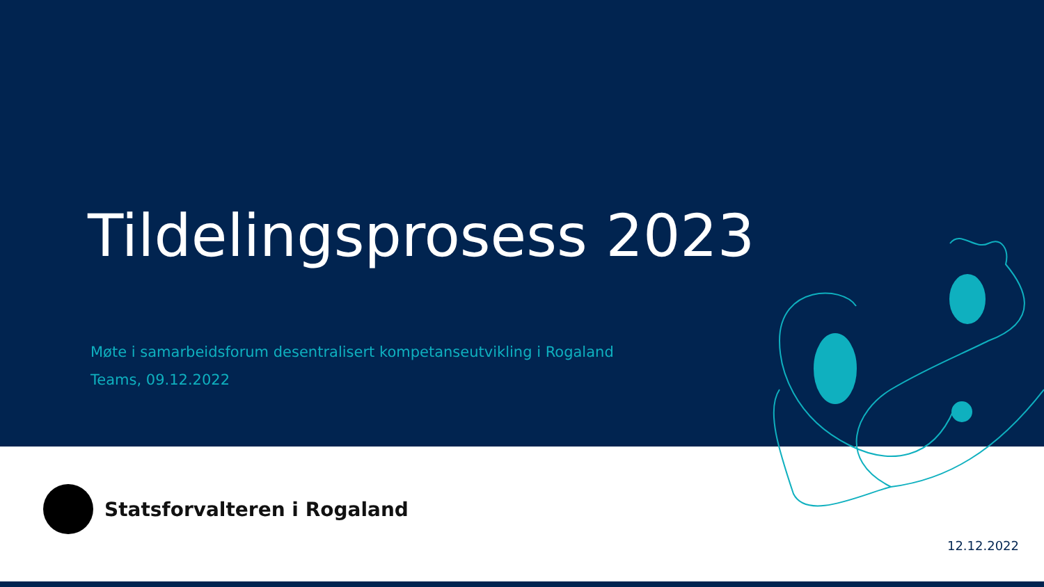Tildelingsprosess 2023
Møte i samarbeidsforum desentralisert kompetanseutvikling i Rogaland
Teams, 09.12.2022
Statsforvalteren i Rogaland
12.12.2022